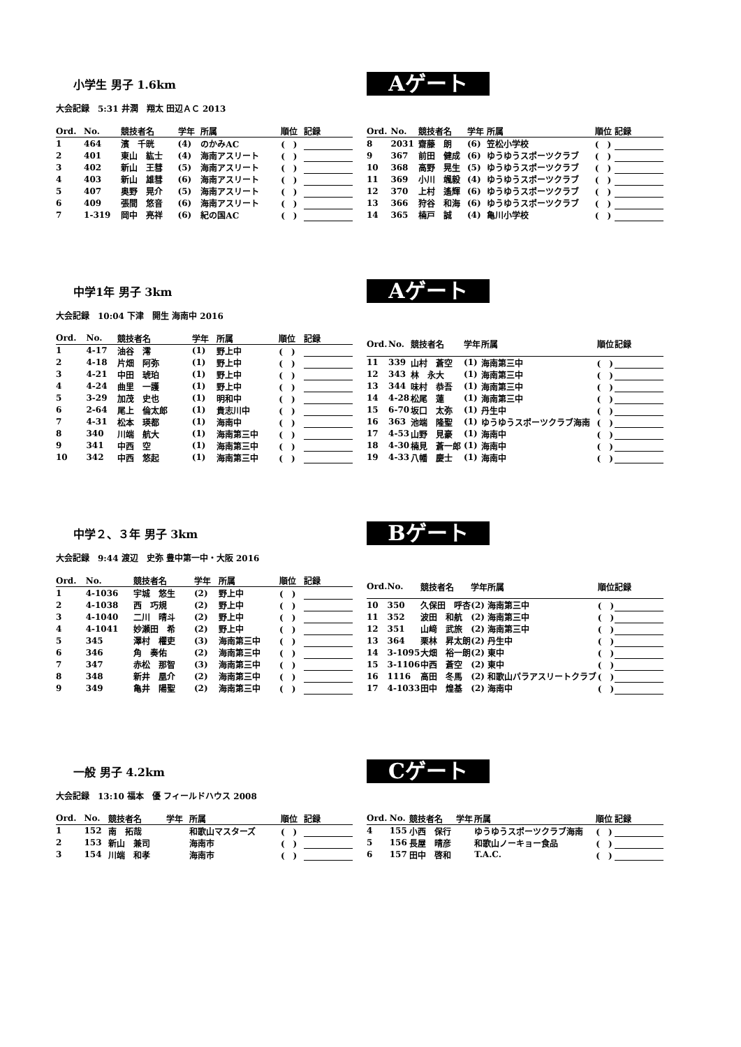小学生 男子 1.6km
Aゲート
大会記録　5:31 井潤　翔太 田辺ＡＣ 2013
| Ord. | No. | 競技者名 | 学年 | 所属 | 順位 | 記録 |
| --- | --- | --- | --- | --- | --- | --- |
| 1 | 464 | 濱 千晄 | (4) | のかみAC | ( ) | |
| 2 | 401 | 東山 紘士 | (4) | 海南アスリート | ( ) | |
| 3 | 402 | 新山 王彗 | (5) | 海南アスリート | ( ) | |
| 4 | 403 | 新山 雄彗 | (6) | 海南アスリート | ( ) | |
| 5 | 407 | 奥野 晃介 | (5) | 海南アスリート | ( ) | |
| 6 | 409 | 張間 悠音 | (6) | 海南アスリート | ( ) | |
| 7 | 1-319 | 岡中 亮祥 | (6) | 紀の国AC | ( ) | |
| Ord. | No. | 競技者名 | 学年 | 所属 | 順位 | 記録 |
| --- | --- | --- | --- | --- | --- | --- |
| 8 | 2031 | 齋藤 朗 | (6) | 笠松小学校 | ( ) | |
| 9 | 367 | 前田 健成 | (6) | ゆうゆうスポーツクラブ | ( ) | |
| 10 | 368 | 高野 晃生 | (5) | ゆうゆうスポーツクラブ | ( ) | |
| 11 | 369 | 小川 颯毅 | (4) | ゆうゆうスポーツクラブ | ( ) | |
| 12 | 370 | 上村 遙輝 | (6) | ゆうゆうスポーツクラブ | ( ) | |
| 13 | 366 | 狩谷 和海 | (6) | ゆうゆうスポーツクラブ | ( ) | |
| 14 | 365 | 楠戸 誠 | (4) | 亀川小学校 | ( ) | |
中学1年 男子 3km
Aゲート
大会記録　10:04 下津　開生 海南中 2016
| Ord. | No. | 競技者名 | 学年 | 所属 | 順位 | 記録 |
| --- | --- | --- | --- | --- | --- | --- |
| 1 | 4-17 | 油谷 澪 | (1) | 野上中 | ( ) | |
| 2 | 4-18 | 片畑 阿弥 | (1) | 野上中 | ( ) | |
| 3 | 4-21 | 中田 琥珀 | (1) | 野上中 | ( ) | |
| 4 | 4-24 | 曲里 一護 | (1) | 野上中 | ( ) | |
| 5 | 3-29 | 加茂 史也 | (1) | 明和中 | ( ) | |
| 6 | 2-64 | 尾上 倫太郎 | (1) | 貴志川中 | ( ) | |
| 7 | 4-31 | 松本 瑛都 | (1) | 海南中 | ( ) | |
| 8 | 340 | 川端 航大 | (1) | 海南第三中 | ( ) | |
| 9 | 341 | 中西 空 | (1) | 海南第三中 | ( ) | |
| 10 | 342 | 中西 悠起 | (1) | 海南第三中 | ( ) | |
| Ord. | No. | 競技者名 | 学年 | 所属 | 順位 | 記録 |
| --- | --- | --- | --- | --- | --- | --- |
| 11 | 339 | 山村 蒼空 | (1) | 海南第三中 | ( ) | |
| 12 | 343 | 林 永大 | (1) | 海南第三中 | ( ) | |
| 13 | 344 | 味村 恭吾 | (1) | 海南第三中 | ( ) | |
| 14 | 4-28 | 松尾 蓮 | (1) | 海南第三中 | ( ) | |
| 15 | 6-70 | 坂口 太弥 | (1) | 丹生中 | ( ) | |
| 16 | 363 | 池端 隆聖 | (1) | ゆうゆうスポーツクラブ海南 | ( ) | |
| 17 | 4-53 | 山野 見豪 | (1) | 海南中 | ( ) | |
| 18 | 4-30 | 楠見 蒼一郎 | (1) | 海南中 | ( ) | |
| 19 | 4-33 | 八幡 慶士 | (1) | 海南中 | ( ) | |
中学２、３年 男子 3km
Bゲート
大会記録　9:44 渡辺　史弥 豊中第一中・大阪 2016
| Ord. | No. | 競技者名 | 学年 | 所属 | 順位 | 記録 |
| --- | --- | --- | --- | --- | --- | --- |
| 1 | 4-1036 | 宇城 悠生 | (2) | 野上中 | ( ) | |
| 2 | 4-1038 | 西 巧規 | (2) | 野上中 | ( ) | |
| 3 | 4-1040 | 二川 晴斗 | (2) | 野上中 | ( ) | |
| 4 | 4-1041 | 妙瀬田 希 | (2) | 野上中 | ( ) | |
| 5 | 345 | 澤村 櫂吏 | (3) | 海南第三中 | ( ) | |
| 6 | 346 | 角 奏佑 | (2) | 海南第三中 | ( ) | |
| 7 | 347 | 赤松 那智 | (3) | 海南第三中 | ( ) | |
| 8 | 348 | 新井 凰介 | (2) | 海南第三中 | ( ) | |
| 9 | 349 | 亀井 陽聖 | (2) | 海南第三中 | ( ) | |
| Ord. | No. | 競技者名 | 学年 | 所属 | 順位 | 記録 |
| --- | --- | --- | --- | --- | --- | --- |
| 10 | 350 | 久保田 呼杏 | (2) | 海南第三中 | ( ) | |
| 11 | 352 | 波田 和航 | (2) | 海南第三中 | ( ) | |
| 12 | 351 | 山﨑 武旅 | (2) | 海南第三中 | ( ) | |
| 13 | 364 | 栗林 昇太朗 | (2) | 丹生中 | ( ) | |
| 14 | 3-1095 | 大畑 裕一朗 | (2) | 東中 | ( ) | |
| 15 | 3-1106 | 中西 蒼空 | (2) | 東中 | ( ) | |
| 16 | 1116 | 高田 冬馬 | (2) | 和歌山パラアスリートクラブ | ( ) | |
| 17 | 4-1033 | 田中 煌基 | (2) | 海南中 | ( ) | |
一般 男子 4.2km
Cゲート
大会記録　13:10 福本　優 フィールドハウス 2008
| Ord. | No. | 競技者名 | 学年 | 所属 | 順位 | 記録 |
| --- | --- | --- | --- | --- | --- | --- |
| 1 | 152 | 南 拓哉 | | 和歌山マスターズ | ( ) | |
| 2 | 153 | 新山 兼司 | | 海南市 | ( ) | |
| 3 | 154 | 川端 和孝 | | 海南市 | ( ) | |
| Ord. | No. | 競技者名 | 学年 | 所属 | 順位 | 記録 |
| --- | --- | --- | --- | --- | --- | --- |
| 4 | 155 | 小西 保行 | | ゆうゆうスポーツクラブ海南 | ( ) | |
| 5 | 156 | 長屋 晴彦 | | 和歌山ノーキョー食品 | ( ) | |
| 6 | 157 | 田中 啓和 | | T.A.C. | ( ) | |